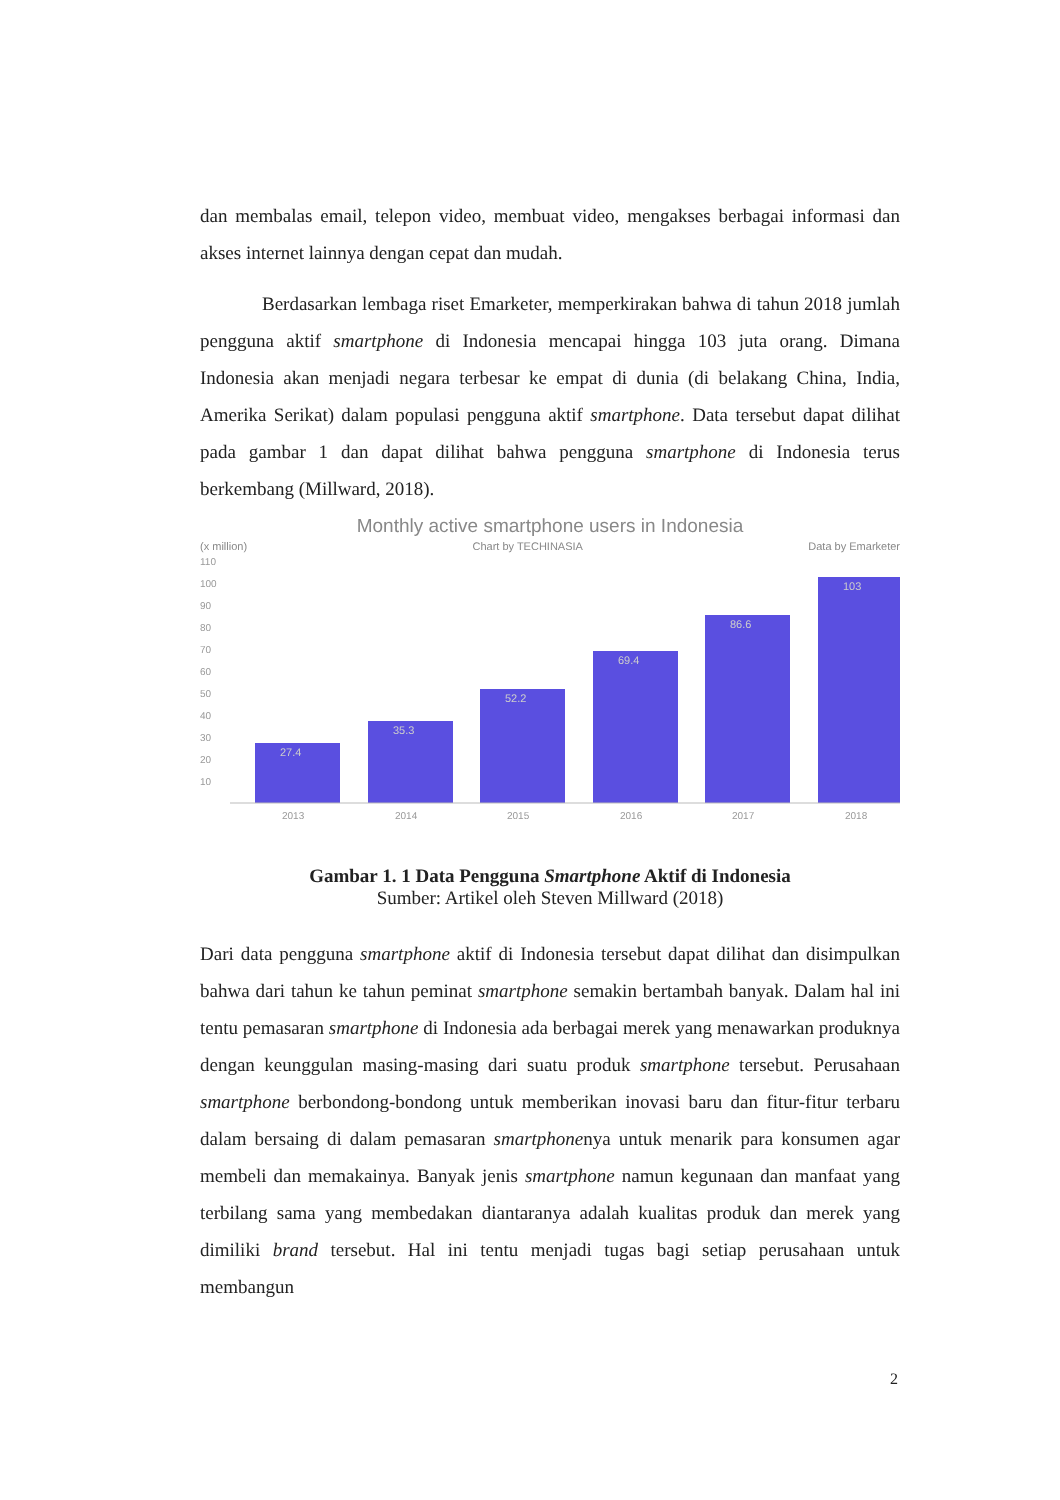dan membalas email, telepon video, membuat video, mengakses berbagai informasi dan akses internet lainnya dengan cepat dan mudah.
Berdasarkan lembaga riset Emarketer, memperkirakan bahwa di tahun 2018 jumlah pengguna aktif smartphone di Indonesia mencapai hingga 103 juta orang. Dimana Indonesia akan menjadi negara terbesar ke empat di dunia (di belakang China, India, Amerika Serikat) dalam populasi pengguna aktif smartphone. Data tersebut dapat dilihat pada gambar 1 dan dapat dilihat bahwa pengguna smartphone di Indonesia terus berkembang (Millward, 2018).
Monthly active smartphone users in Indonesia
(x million) Chart by TECHINASIA Data by Emarketer
110
100
90
80
70
60
50
40
30
20
10
27.4
35.3
52.2
69.4
86.6
103
2013
2014
2015
2016
2017
2018
Gambar 1. 1 Data Pengguna Smartphone Aktif di Indonesia
Sumber: Artikel oleh Steven Millward (2018)
Dari data pengguna smartphone aktif di Indonesia tersebut dapat dilihat dan disimpulkan bahwa dari tahun ke tahun peminat smartphone semakin bertambah banyak. Dalam hal ini tentu pemasaran smartphone di Indonesia ada berbagai merek yang menawarkan produknya dengan keunggulan masing-masing dari suatu produk smartphone tersebut. Perusahaan smartphone berbondong-bondong untuk memberikan inovasi baru dan fitur-fitur terbaru dalam bersaing di dalam pemasaran smartphonenya untuk menarik para konsumen agar membeli dan memakainya. Banyak jenis smartphone namun kegunaan dan manfaat yang terbilang sama yang membedakan diantaranya adalah kualitas produk dan merek yang dimiliki brand tersebut. Hal ini tentu menjadi tugas bagi setiap perusahaan untuk membangun
2